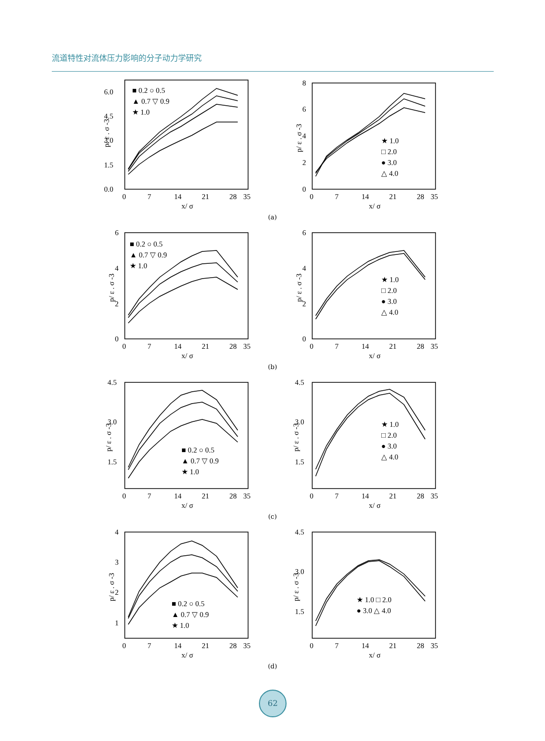流道特性对流体压力影响的分子动力学研究
0.0
1.5
3.0
4.5
6.0
0
7
14
21
28
35
x/ σ
p/ ε . σ -3
■ 0.2 ○ 0.5
▲ 0.7 ▽ 0.9
★ 1.0
0
2
4
6
8
0
7
14
21
28
35
x/ σ
p/ ε . σ -3
★ 1.0
□ 2.0
● 3.0
△ 4.0
(a)
0
2
4
6
0
7
14
21
28
35
x/ σ
p/ ε . σ -3
■ 0.2 ○ 0.5
▲ 0.7 ▽ 0.9
★ 1.0
0
2
4
6
0
7
14
21
28
35
x/ σ
p/ ε . σ -3
★ 1.0
□ 2.0
● 3.0
△ 4.0
(b)
1.5
3.0
4.5
0
7
14
21
28
35
x/ σ
p/ ε . σ -3
■ 0.2 ○ 0.5
▲ 0.7 ▽ 0.9
★ 1.0
1.5
3.0
4.5
0
7
14
21
28
35
x/ σ
p/ ε . σ -3
★ 1.0
□ 2.0
● 3.0
△ 4.0
(c)
1
2
3
4
0
7
14
21
28
35
x/ σ
p/ ε . σ -3
■ 0.2 ○ 0.5
▲ 0.7 ▽ 0.9
★ 1.0
1.5
3.0
4.5
0
7
14
21
28
35
x/ σ
p/ ε . σ -3
★ 1.0 □ 2.0
● 3.0 △ 4.0
(d)
62